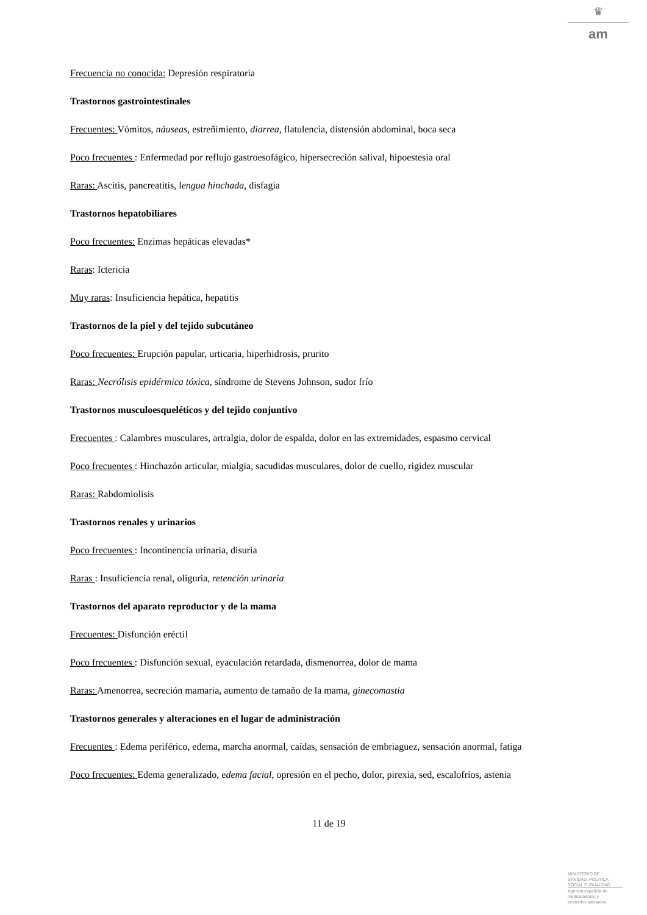♛
am
Frecuencia no conocida: Depresión respiratoria
Trastornos gastrointestinales
Frecuentes: Vómitos, náuseas, estreñimiento, diarrea, flatulencia, distensión abdominal, boca seca
Poco frecuentes : Enfermedad por reflujo gastroesofágico, hipersecreción salival, hipoestesia oral
Raras: Ascitis, pancreatitis, lengua hinchada, disfagia
Trastornos hepatobiliares
Poco frecuentes: Enzimas hepáticas elevadas*
Raras: Ictericia
Muy raras: Insuficiencia hepática, hepatitis
Trastornos de la piel y del tejido subcutáneo
Poco frecuentes: Erupción papular, urticaria, hiperhidrosis, prurito
Raras: Necrólisis epidérmica tóxica, síndrome de Stevens Johnson, sudor frío
Trastornos musculoesqueléticos y del tejido conjuntivo
Frecuentes : Calambres musculares, artralgia, dolor de espalda, dolor en las extremidades, espasmo cervical
Poco frecuentes : Hinchazón articular, mialgia, sacudidas musculares, dolor de cuello, rigidez muscular
Raras: Rabdomiolisis
Trastornos renales y urinarios
Poco frecuentes : Incontinencia urinaria, disuria
Raras : Insuficiencia renal, oliguria, retención urinaria
Trastornos del aparato reproductor y de la mama
Frecuentes: Disfunción eréctil
Poco frecuentes : Disfunción sexual, eyaculación retardada, dismenorrea, dolor de mama
Raras: Amenorrea, secreción mamaria, aumento de tamaño de la mama, ginecomastia
Trastornos generales y alteraciones en el lugar de administración
Frecuentes : Edema periférico, edema, marcha anormal, caídas, sensación de embriaguez, sensación anormal, fatiga
Poco frecuentes: Edema generalizado, edema facial, opresión en el pecho, dolor, pirexia, sed, escalofríos, astenia
11 de 19
MINISTERIO DE
SANIDAD, POLITICA
SOCIAL E IGUALDAD
Agencia española de
medicamentos y
productos sanitarios